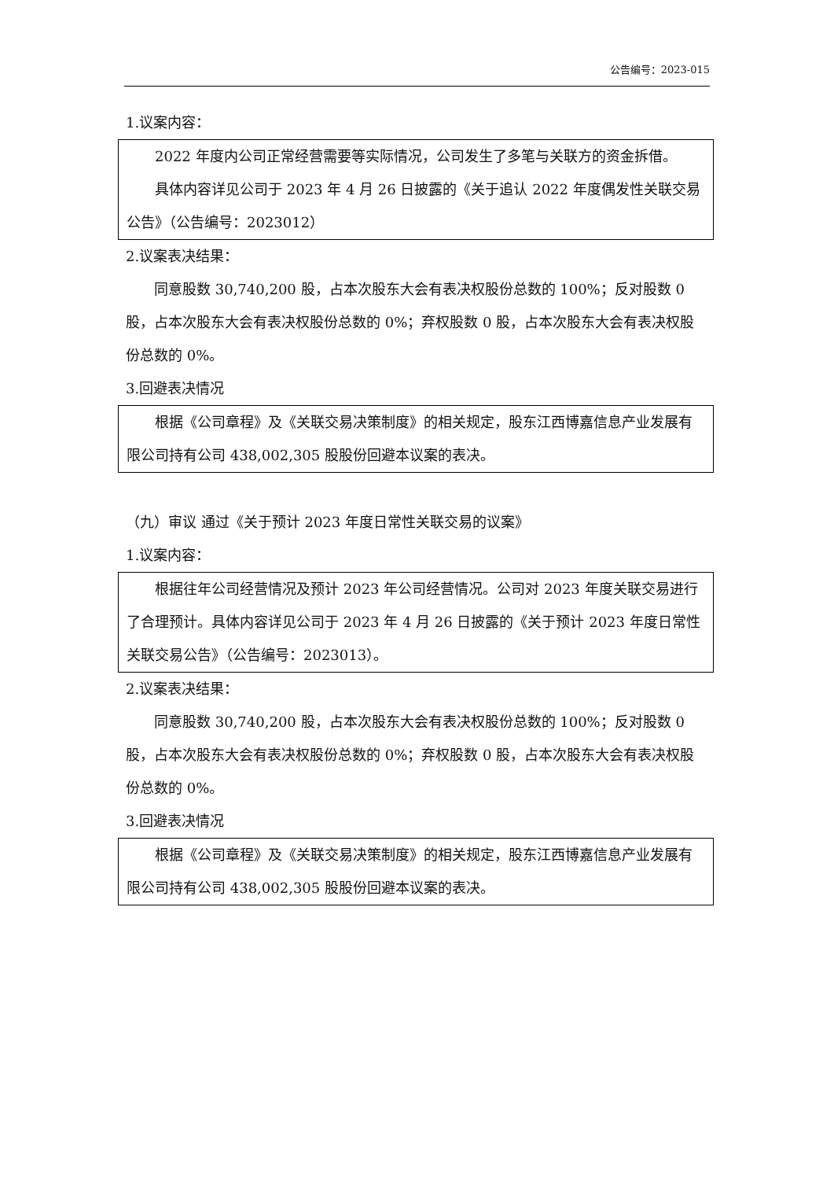公告编号：2023-015
1.议案内容：
2022 年度内公司正常经营需要等实际情况，公司发生了多笔与关联方的资金拆借。
具体内容详见公司于 2023 年 4 月 26 日披露的《关于追认 2022 年度偶发性关联交易公告》（公告编号：2023012）
2.议案表决结果：
同意股数 30,740,200 股，占本次股东大会有表决权股份总数的 100%；反对股数 0 股，占本次股东大会有表决权股份总数的 0%；弃权股数 0 股，占本次股东大会有表决权股份总数的 0%。
3.回避表决情况
根据《公司章程》及《关联交易决策制度》的相关规定，股东江西博嘉信息产业发展有限公司持有公司 438,002,305 股股份回避本议案的表决。
（九）审议 通过《关于预计 2023 年度日常性关联交易的议案》
1.议案内容：
根据往年公司经营情况及预计 2023 年公司经营情况。公司对 2023 年度关联交易进行了合理预计。具体内容详见公司于 2023 年 4 月 26 日披露的《关于预计 2023 年度日常性关联交易公告》（公告编号：2023013）。
2.议案表决结果：
同意股数 30,740,200 股，占本次股东大会有表决权股份总数的 100%；反对股数 0 股，占本次股东大会有表决权股份总数的 0%；弃权股数 0 股，占本次股东大会有表决权股份总数的 0%。
3.回避表决情况
根据《公司章程》及《关联交易决策制度》的相关规定，股东江西博嘉信息产业发展有限公司持有公司 438,002,305 股股份回避本议案的表决。